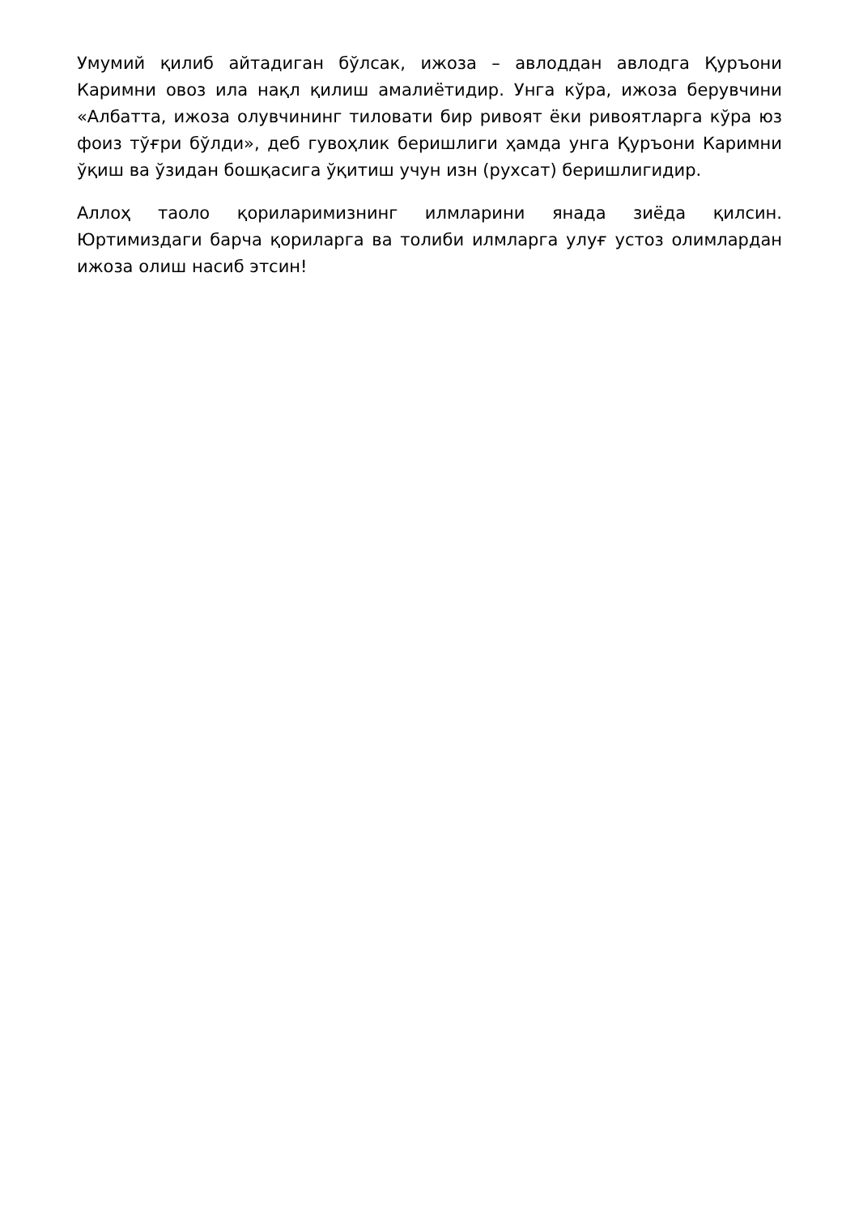Умумий қилиб айтадиган бўлсак, ижоза – авлоддан авлодга Қуръони Каримни овоз ила нақл қилиш амалиётидир. Унга кўра, ижоза берувчини «Албатта, ижоза олувчининг тиловати бир ривоят ёки ривоятларга кўра юз фоиз тўғри бўлди», деб гувоҳлик беришлиги ҳамда унга Қуръони Каримни ўқиш ва ўзидан бошқасига ўқитиш учун изн (рухсат) беришлигидир.
Аллоҳ таоло қориларимизнинг илмларини янада зиёда қилсин. Юртимиздаги барча қориларга ва толиби илмларга улуғ устоз олимлардан ижоза олиш насиб этсин!